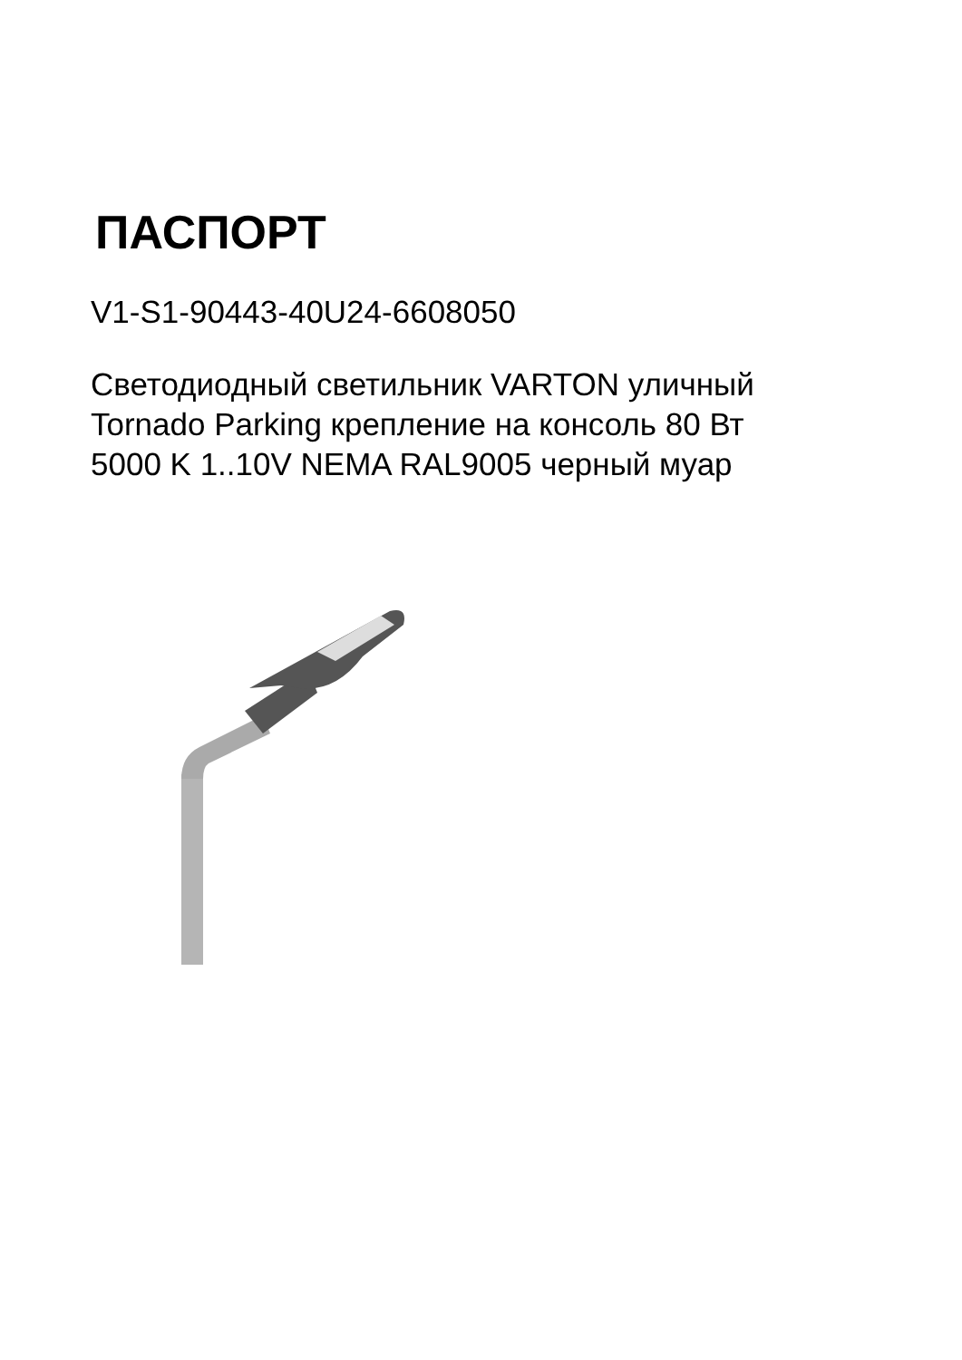ПАСПОРТ
V1-S1-90443-40U24-6608050
Светодиодный светильник VARTON уличный
Tornado Parking крепление на консоль 80 Вт
5000 K 1..10V NEMA RAL9005 черный муар